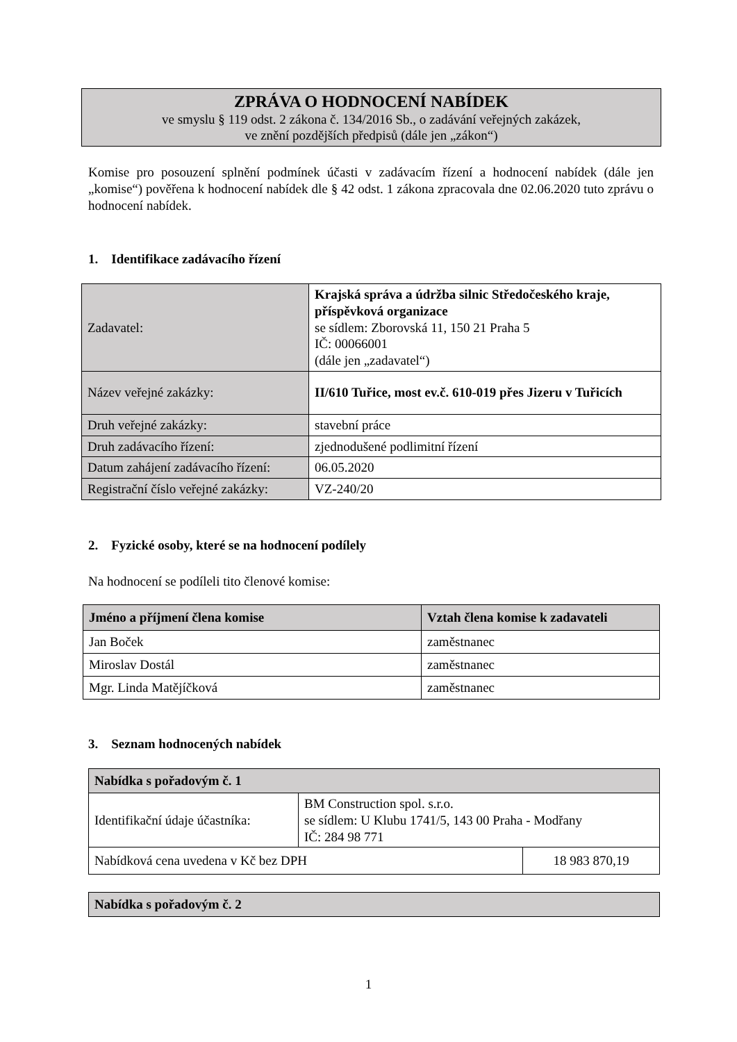ZPRÁVA O HODNOCENÍ NABÍDEK
ve smyslu § 119 odst. 2 zákona č. 134/2016 Sb., o zadávání veřejných zakázek,
ve znění pozdějších předpisů (dále jen „zákon“)
Komise pro posouzení splnění podmínek účasti v zadávacím řízení a hodnocení nabídek (dále jen „komise“) pověřena k hodnocení nabídek dle § 42 odst. 1 zákona zpracovala dne 02.06.2020 tuto zprávu o hodnocení nabídek.
1. Identifikace zadávacího řízení
| Zadavatel: | Krajská správa a údržba silnic Středočeského kraje, příspěvková organizace se sídlem: Zborovská 11, 150 21 Praha 5 IČ: 00066001 (dále jen „zadavatel“) |
| Název veřejné zakázky: | II/610 Tuřice, most ev.č. 610-019 přes Jizeru v Tuřicích |
| Druh veřejné zakázky: | stavební práce |
| Druh zadávacího řízení: | zjednodušené podlimitní řízení |
| Datum zahájení zadávacího řízení: | 06.05.2020 |
| Registrační číslo veřejné zakázky: | VZ-240/20 |
2. Fyzické osoby, které se na hodnocení podílely
Na hodnocení se podíleli tito členové komise:
| Jméno a příjmení člena komise | Vztah člena komise k zadavateli |
| --- | --- |
| Jan Boček | zaměstnanec |
| Miroslav Dostál | zaměstnanec |
| Mgr. Linda Matějíčková | zaměstnanec |
3. Seznam hodnocených nabídek
| Nabídka s pořadovým č. 1 | | |
| --- | --- | --- |
| Identifikační údaje účastníka: | BM Construction spol. s.r.o. se sídlem: U Klubu 1741/5, 143 00 Praha - Modřany IČ: 284 98 771 | |
| Nabídková cena uvedena v Kč bez DPH | | 18 983 870,19 |
| Nabídka s pořadovým č. 2 |
| --- |
1